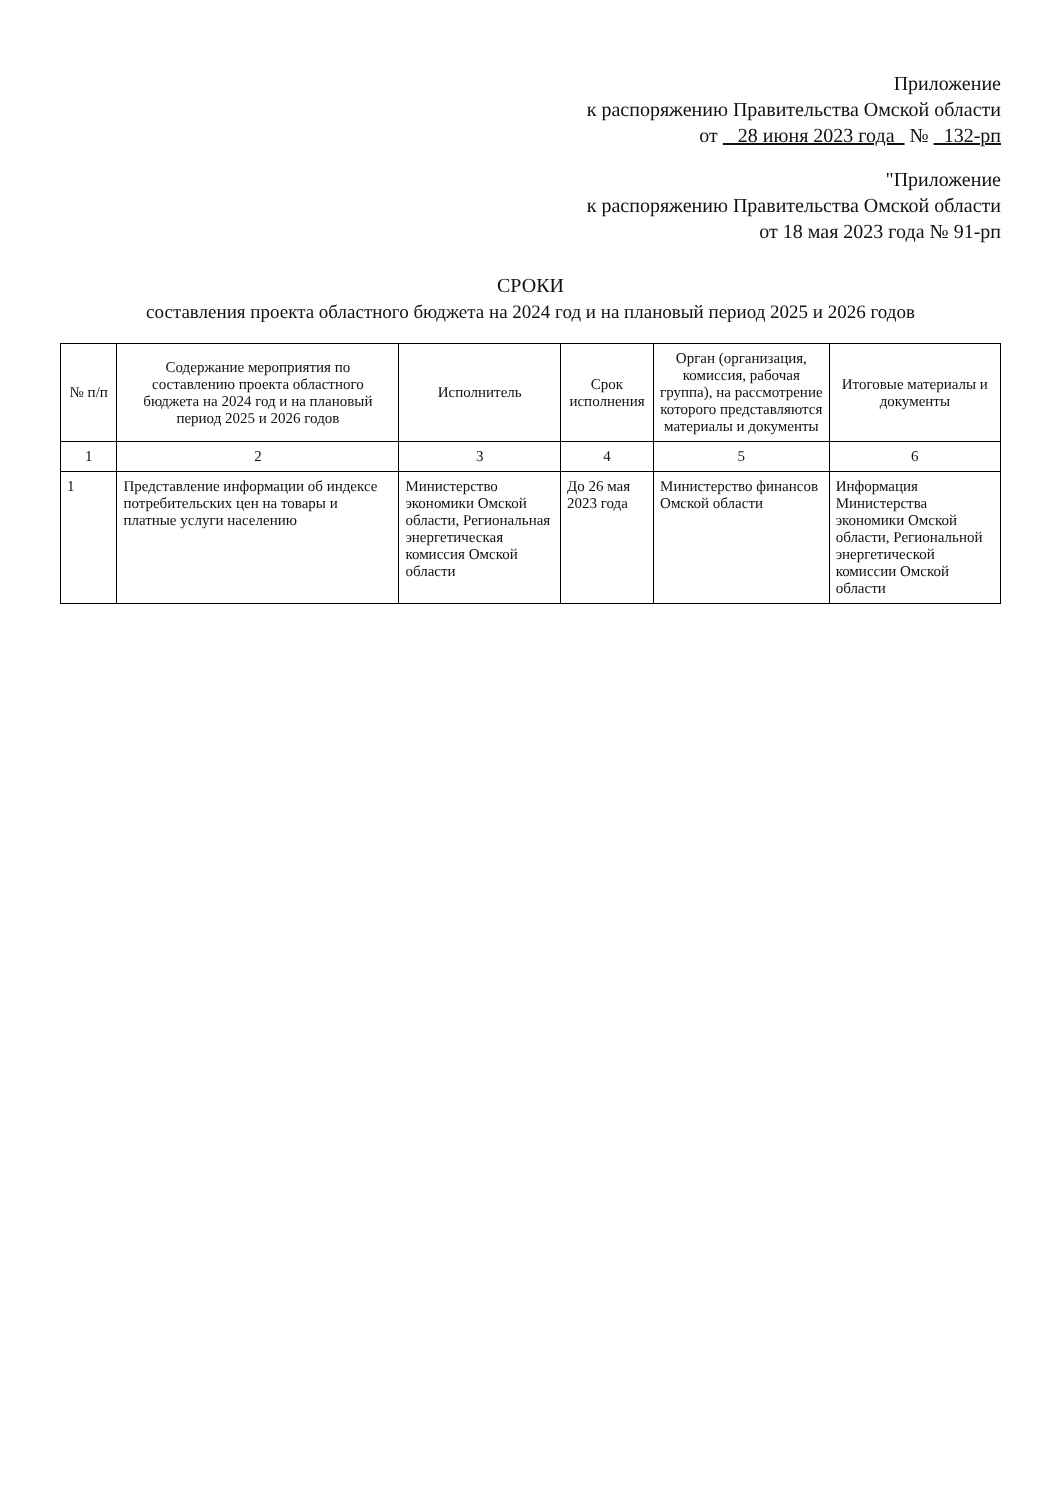Приложение
к распоряжению Правительства Омской области
от 28 июня 2023 года № 132-рп
"Приложение
к распоряжению Правительства Омской области
от 18 мая 2023 года № 91-рп
СРОКИ
составления проекта областного бюджета на 2024 год и на плановый период 2025 и 2026 годов
| № п/п | Содержание мероприятия по составлению проекта областного бюджета на 2024 год и на плановый период 2025 и 2026 годов | Исполнитель | Срок исполнения | Орган (организация, комиссия, рабочая группа), на рассмотрение которого представляются материалы и документы | Итоговые материалы и документы |
| --- | --- | --- | --- | --- | --- |
| 1 | 2 | 3 | 4 | 5 | 6 |
| 1 | Представление информации об индексе потребительских цен на товары и платные услуги населению | Министерство экономики Омской области, Региональная энергетическая комиссия Омской области | До 26 мая 2023 года | Министерство финансов Омской области | Информация Министерства экономики Омской области, Региональной энергетической комиссии Омской области |